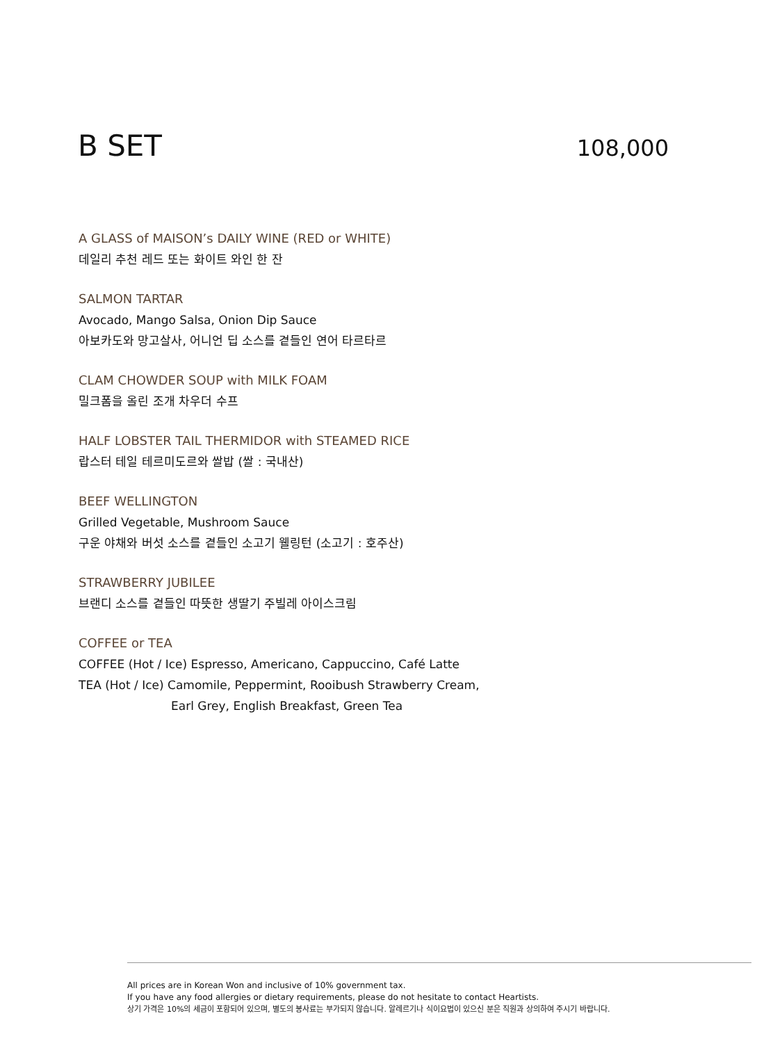B SET
108,000
A GLASS of MAISON’s DAILY WINE (RED or WHITE)
데일리 추천 레드 또는 화이트 와인 한 잔
SALMON TARTAR
Avocado, Mango Salsa, Onion Dip Sauce
아보카도와 망고살사, 어니언 딥 소스를 곁들인 연어 타르타르
CLAM CHOWDER SOUP with MILK FOAM
밀크폼을 올린 조개 차우더 수프
HALF LOBSTER TAIL THERMIDOR with STEAMED RICE
랍스터 테일 테르미도르와 쌀밥 (쌀 : 국내산)
BEEF WELLINGTON
Grilled Vegetable, Mushroom Sauce
구운 야채와 버섯 소스를 곁들인 소고기 웰링턴 (소고기 : 호주산)
STRAWBERRY JUBILEE
브랜디 소스를 곁들인 따뜻한 생딸기 주빌레 아이스크림
COFFEE or TEA
COFFEE (Hot / Ice) Espresso, Americano, Cappuccino, Café Latte
TEA (Hot / Ice) Camomile, Peppermint, Rooibush Strawberry Cream,
Earl Grey, English Breakfast, Green Tea
All prices are in Korean Won and inclusive of 10% government tax.
If you have any food allergies or dietary requirements, please do not hesitate to contact Heartists.
상기 가격은 10%의 세금이 포함되어 있으며, 별도의 봉사료는 부가되지 않습니다. 알레르기나 식이요법이 있으신 분은 직원과 상의하여 주시기 바랍니다.